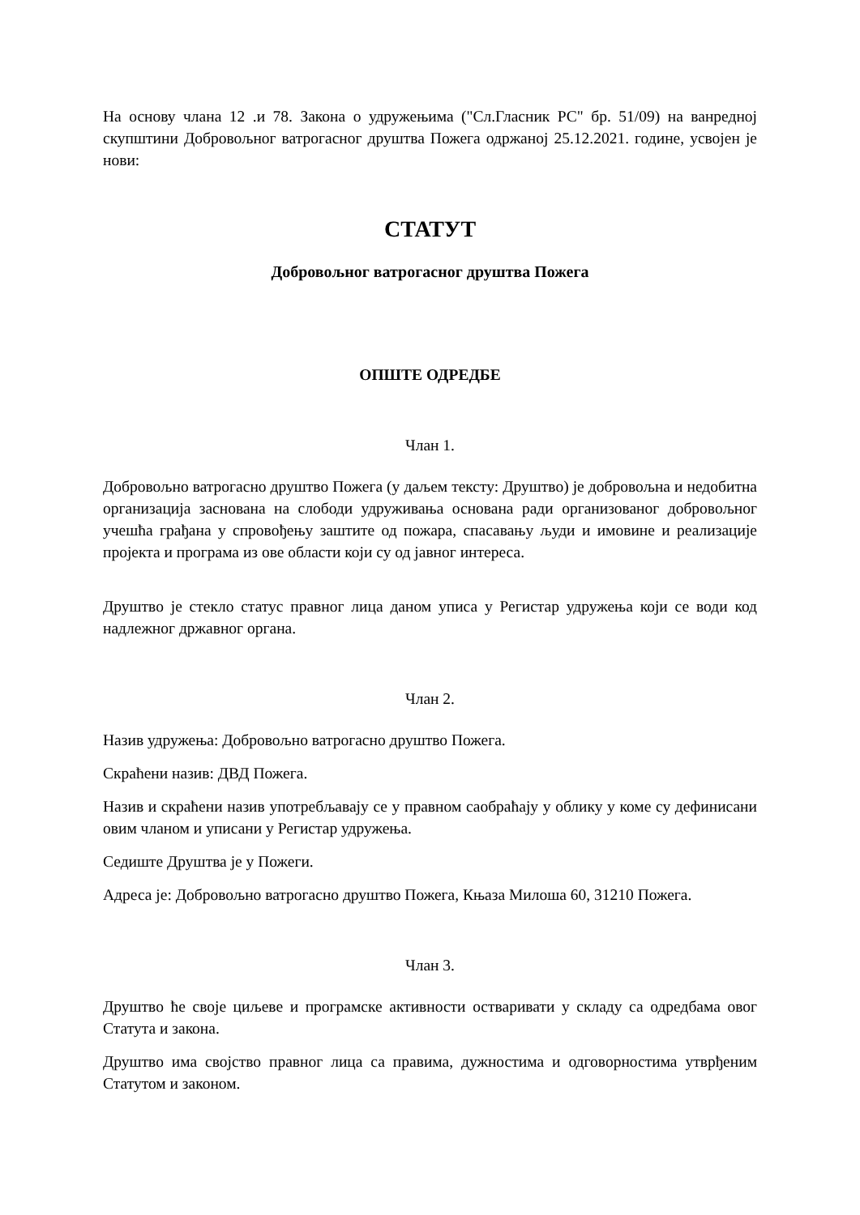На основу члана 12 .и 78. Закона о удружењима ("Сл.Гласник РС" бр. 51/09) на ванредној скупштини Добровољног ватрогасног друштва Пожега одржаној 25.12.2021. године, усвојен је нови:
СТАТУТ
Добровољног ватрогасног друштва Пожега
ОПШТЕ ОДРЕДБЕ
Члан 1.
Добровољно ватрогасно друштво Пожега (у даљем тексту: Друштво) је добровољна и недобитна организација заснована на слободи удруживања основана ради организованог добровољног учешћа грађана у спровођењу заштите од пожара, спасавању људи и имовине и реализације пројекта и програма из ове области који су од јавног интереса.
Друштво је стекло статус правног лица даном уписа у Регистар удружења који се води код надлежног државног органа.
Члан 2.
Назив удружења: Добровољно ватрогасно друштво Пожега.
Скраћени назив: ДВД Пожега.
Назив и скраћени назив употребљавају се у правном саобраћају у облику у коме су дефинисани овим чланом и уписани у Регистар удружења.
Седиште Друштва је у Пожеги.
Адреса је: Добровољно ватрогасно друштво Пожега, Књаза Милоша 60, 31210 Пожега.
Члан 3.
Друштво ће своје циљеве и програмске активности остваривати у складу са одредбама овог Статута и закона.
Друштво има својство правног лица са правима, дужностима и одговорностима утврђеним Статутом и законом.